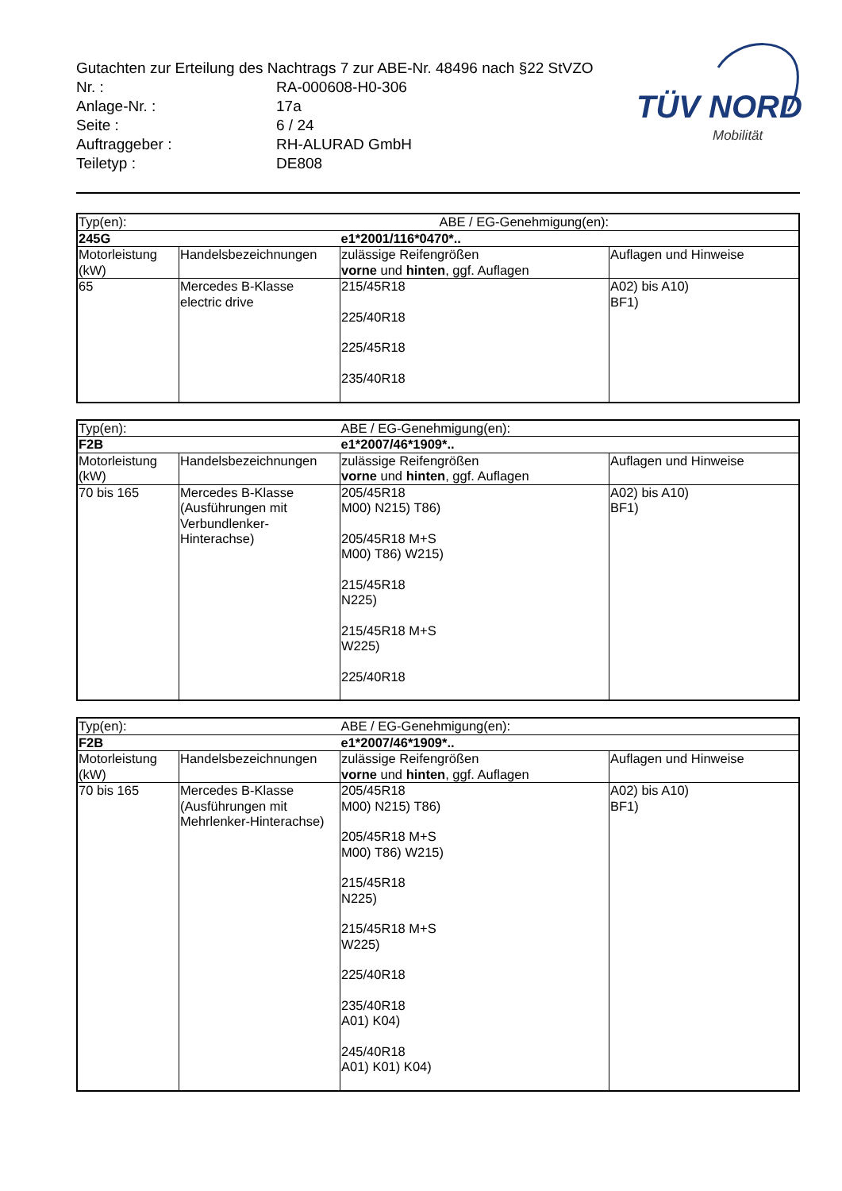Gutachten zur Erteilung des Nachtrags 7 zur ABE-Nr. 48496 nach §22 StVZO
| Nr. : | RA-000608-H0-306 |
| Anlage-Nr. : | 17a |
| Seite : | 6 / 24 |
| Auftraggeber : | RH-ALURAD GmbH |
| Teiletyp : | DE808 |
TÜV NORD
Mobilität
| Typ(en): | | ABE / EG-Genehmigung(en): | |
| 245G | | e1*2001/116*0470*.. | |
| Motorleistung (kW) | Handelsbezeichnungen | zulässige Reifengrößen vorne und hinten , ggf. Auflagen | Auflagen und Hinweise |
| 65 | Mercedes B-Klasse electric drive | 215/45R18 225/40R18 225/45R18 235/40R18 | A02) bis A10) BF1) |
| Typ(en): | | ABE / EG-Genehmigung(en): | |
| F2B | | e1*2007/46*1909*.. | |
| Motorleistung (kW) | Handelsbezeichnungen | zulässige Reifengrößen vorne und hinten , ggf. Auflagen | Auflagen und Hinweise |
| 70 bis 165 | Mercedes B-Klasse (Ausführungen mit Verbundlenker- Hinterachse) | 205/45R18 M00) N215) T86) 205/45R18 M+S M00) T86) W215) 215/45R18 N225) 215/45R18 M+S W225) 225/40R18 | A02) bis A10) BF1) |
| Typ(en): | | ABE / EG-Genehmigung(en): | |
| F2B | | e1*2007/46*1909*.. | |
| Motorleistung (kW) | Handelsbezeichnungen | zulässige Reifengrößen vorne und hinten , ggf. Auflagen | Auflagen und Hinweise |
| 70 bis 165 | Mercedes B-Klasse (Ausführungen mit Mehrlenker-Hinterachse) | 205/45R18 M00) N215) T86) 205/45R18 M+S M00) T86) W215) 215/45R18 N225) 215/45R18 M+S W225) 225/40R18 235/40R18 A01) K04) 245/40R18 A01) K01) K04) | A02) bis A10) BF1) |